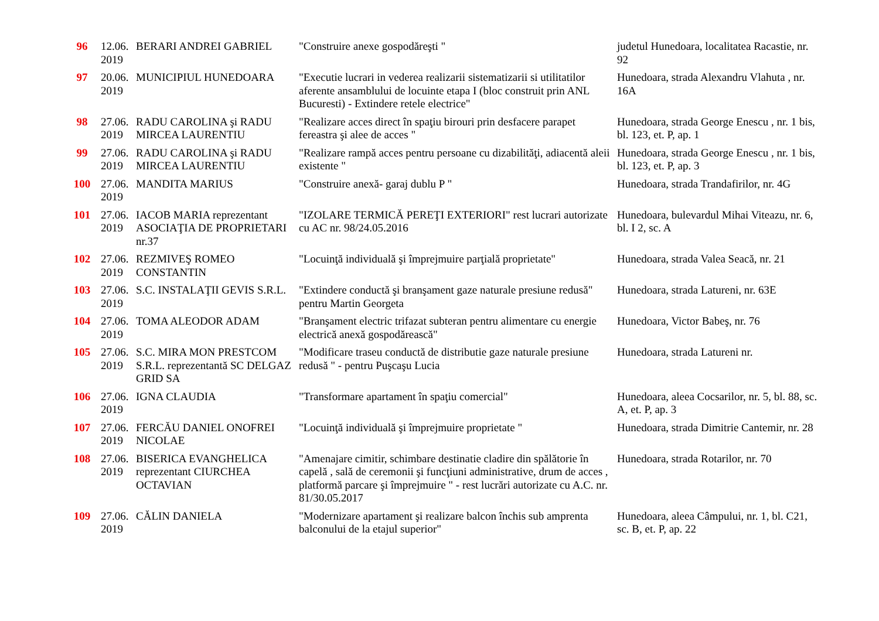| 96 | 12.06. 2019 | BERARI ANDREI GABRIEL | "Construire anexe gospodăreşti " | judetul Hunedoara, localitatea Racastie, nr. 92 |
| 97 | 20.06. 2019 | MUNICIPIUL HUNEDOARA | "Executie lucrari in vederea realizarii sistematizarii si utilitatilor aferente ansamblului de locuinte etapa I (bloc construit prin ANL Bucuresti) - Extindere retele electrice" | Hunedoara, strada Alexandru Vlahuta , nr. 16A |
| 98 | 27.06. 2019 | RADU CAROLINA şi RADU MIRCEA LAURENTIU | "Realizare acces direct în spaţiu birouri prin desfacere parapet fereastra şi alee de acces " | Hunedoara, strada George Enescu , nr. 1 bis, bl. 123, et. P, ap. 1 |
| 99 | 27.06. 2019 | RADU CAROLINA şi RADU MIRCEA LAURENTIU | "Realizare rampă acces pentru persoane cu dizabilităţi, adiacentă aleii existente " | Hunedoara, strada George Enescu , nr. 1 bis, bl. 123, et. P, ap. 3 |
| 100 | 27.06. 2019 | MANDITA MARIUS | "Construire anexă- garaj dublu P " | Hunedoara, strada Trandafirilor, nr. 4G |
| 101 | 27.06. 2019 | IACOB MARIA reprezentant ASOCIAŢIA DE PROPRIETARI nr.37 | "IZOLARE TERMICĂ PEREŢI EXTERIORI" rest lucrari autorizate cu AC nr. 98/24.05.2016 | Hunedoara, bulevardul Mihai Viteazu, nr. 6, bl. I 2, sc. A |
| 102 | 27.06. 2019 | REZMIVEŞ ROMEO CONSTANTIN | "Locuinţă individuală şi împrejmuire parţială proprietate" | Hunedoara, strada Valea Seacă, nr. 21 |
| 103 | 27.06. 2019 | S.C. INSTALAŢII GEVIS S.R.L. | "Extindere conductă şi branşament gaze naturale presiune redusă" pentru Martin Georgeta | Hunedoara, strada Latureni, nr. 63E |
| 104 | 27.06. 2019 | TOMA ALEODOR ADAM | "Branşament electric trifazat subteran pentru alimentare cu energie electrică anexă gospodărească" | Hunedoara, Victor Babeş, nr. 76 |
| 105 | 27.06. 2019 | S.C. MIRA MON PRESTCOM S.R.L. reprezentantă SC DELGAZ GRID SA | "Modificare traseu conductă de distributie gaze naturale presiune redusă " - pentru Puşcaşu Lucia | Hunedoara, strada Latureni nr. |
| 106 | 27.06. 2019 | IGNA CLAUDIA | "Transformare apartament în spaţiu comercial" | Hunedoara, aleea Cocsarilor, nr. 5, bl. 88, sc. A, et. P, ap. 3 |
| 107 | 27.06. 2019 | FERCĂU DANIEL ONOFREI NICOLAE | "Locuinţă individuală şi împrejmuire proprietate " | Hunedoara, strada Dimitrie Cantemir, nr. 28 |
| 108 | 27.06. 2019 | BISERICA EVANGHELICA reprezentant CIURCHEA OCTAVIAN | "Amenajare cimitir, schimbare destinatie cladire din spălătorie în capelă , sală de ceremonii şi funcţiuni administrative, drum de acces , platformă parcare şi împrejmuire " - rest lucrări autorizate cu A.C. nr. 81/30.05.2017 | Hunedoara, strada Rotarilor, nr. 70 |
| 109 | 27.06. 2019 | CĂLIN DANIELA | "Modernizare apartament şi realizare balcon închis sub amprenta balconului de la etajul superior" | Hunedoara, aleea Câmpului, nr. 1, bl. C21, sc. B, et. P, ap. 22 |